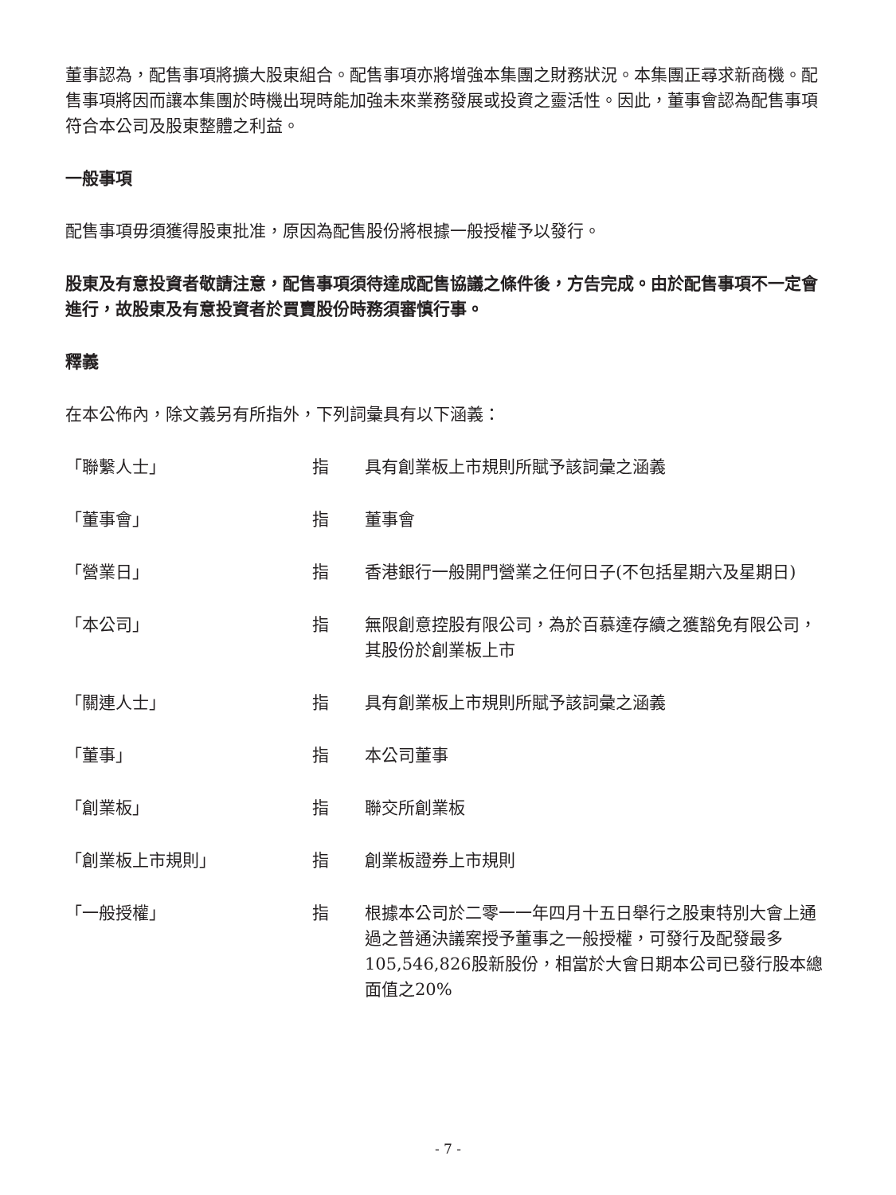董事認為，配售事項將擴大股東組合。配售事項亦將增強本集團之財務狀況。本集團正尋求新商機。配售事項將因而讓本集團於時機出現時能加強未來業務發展或投資之靈活性。因此，董事會認為配售事項符合本公司及股東整體之利益。
一般事項
配售事項毋須獲得股東批准，原因為配售股份將根據一般授權予以發行。
股東及有意投資者敬請注意，配售事項須待達成配售協議之條件後，方告完成。由於配售事項不一定會進行，故股東及有意投資者於買賣股份時務須審慎行事。
釋義
在本公佈內，除文義另有所指外，下列詞彙具有以下涵義：
| 「聯繫人士」 | 指 | 具有創業板上市規則所賦予該詞彙之涵義 |
| 「董事會」 | 指 | 董事會 |
| 「營業日」 | 指 | 香港銀行一般開門營業之任何日子(不包括星期六及星期日) |
| 「本公司」 | 指 | 無限創意控股有限公司，為於百慕達存續之獲豁免有限公司，其股份於創業板上市 |
| 「關連人士」 | 指 | 具有創業板上市規則所賦予該詞彙之涵義 |
| 「董事」 | 指 | 本公司董事 |
| 「創業板」 | 指 | 聯交所創業板 |
| 「創業板上市規則」 | 指 | 創業板證券上市規則 |
| 「一般授權」 | 指 | 根據本公司於二零一一年四月十五日舉行之股東特別大會上通過之普通決議案授予董事之一般授權，可發行及配發最多105,546,826股新股份，相當於大會日期本公司已發行股本總面值之20% |
- 7 -